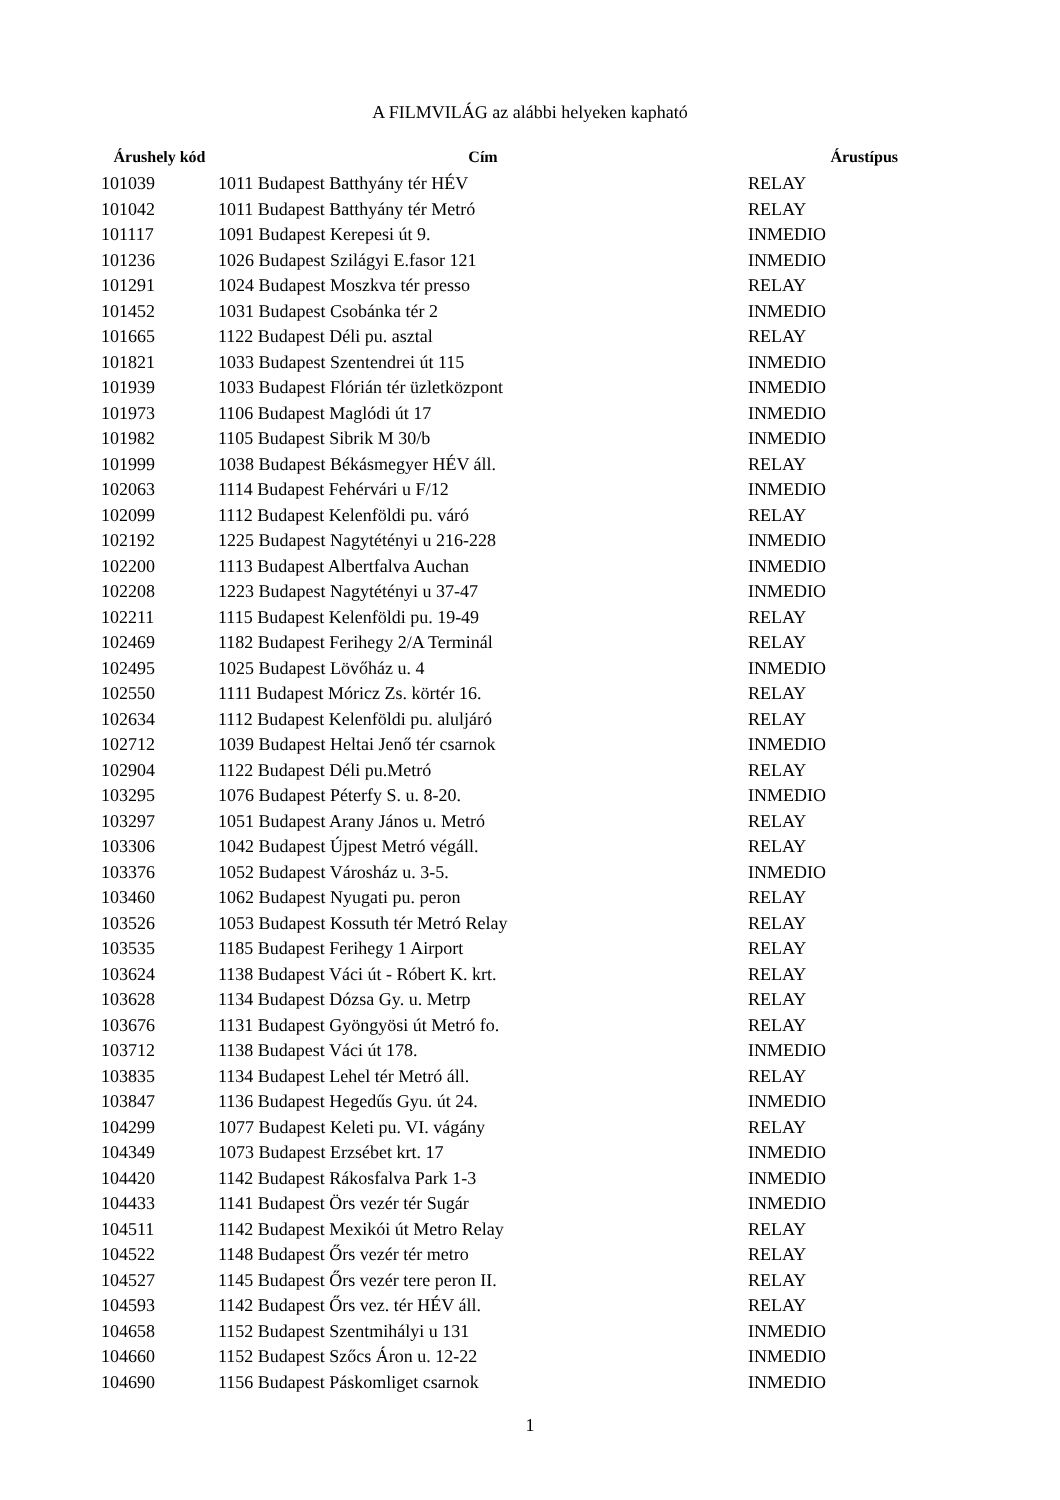A FILMVILÁG az alábbi helyeken kapható
| Árushely kód | Cím | Árustípus |
| --- | --- | --- |
| 101039 | 1011 Budapest Batthyány tér HÉV | RELAY |
| 101042 | 1011 Budapest Batthyány tér Metró | RELAY |
| 101117 | 1091 Budapest Kerepesi út 9. | INMEDIO |
| 101236 | 1026 Budapest Szilágyi E.fasor 121 | INMEDIO |
| 101291 | 1024 Budapest Moszkva tér presso | RELAY |
| 101452 | 1031 Budapest Csobánka tér 2 | INMEDIO |
| 101665 | 1122 Budapest Déli pu. asztal | RELAY |
| 101821 | 1033 Budapest Szentendrei út 115 | INMEDIO |
| 101939 | 1033 Budapest Flórián tér üzletközpont | INMEDIO |
| 101973 | 1106 Budapest Maglódi út 17 | INMEDIO |
| 101982 | 1105 Budapest Sibrik M 30/b | INMEDIO |
| 101999 | 1038 Budapest Békásmegyer HÉV áll. | RELAY |
| 102063 | 1114 Budapest Fehérvári u F/12 | INMEDIO |
| 102099 | 1112 Budapest Kelenföldi pu. váró | RELAY |
| 102192 | 1225 Budapest Nagytétényi u 216-228 | INMEDIO |
| 102200 | 1113 Budapest Albertfalva Auchan | INMEDIO |
| 102208 | 1223 Budapest Nagytétényi u 37-47 | INMEDIO |
| 102211 | 1115 Budapest Kelenföldi pu. 19-49 | RELAY |
| 102469 | 1182 Budapest Ferihegy 2/A Terminál | RELAY |
| 102495 | 1025 Budapest Lövőház u. 4 | INMEDIO |
| 102550 | 1111 Budapest Móricz Zs. körtér 16. | RELAY |
| 102634 | 1112 Budapest Kelenföldi pu. aluljáró | RELAY |
| 102712 | 1039 Budapest Heltai Jenő tér csarnok | INMEDIO |
| 102904 | 1122 Budapest Déli pu.Metró | RELAY |
| 103295 | 1076 Budapest Péterfy S. u. 8-20. | INMEDIO |
| 103297 | 1051 Budapest Arany János u. Metró | RELAY |
| 103306 | 1042 Budapest Újpest Metró végáll. | RELAY |
| 103376 | 1052 Budapest Városház u. 3-5. | INMEDIO |
| 103460 | 1062 Budapest Nyugati pu. peron | RELAY |
| 103526 | 1053 Budapest Kossuth tér Metró Relay | RELAY |
| 103535 | 1185 Budapest Ferihegy 1 Airport | RELAY |
| 103624 | 1138 Budapest Váci út - Róbert K. krt. | RELAY |
| 103628 | 1134 Budapest Dózsa Gy. u. Metrp | RELAY |
| 103676 | 1131 Budapest Gyöngyösi út Metró fo. | RELAY |
| 103712 | 1138 Budapest Váci út 178. | INMEDIO |
| 103835 | 1134 Budapest Lehel tér Metró áll. | RELAY |
| 103847 | 1136 Budapest Hegedűs Gyu. út 24. | INMEDIO |
| 104299 | 1077 Budapest Keleti pu. VI. vágány | RELAY |
| 104349 | 1073 Budapest Erzsébet krt. 17 | INMEDIO |
| 104420 | 1142 Budapest Rákosfalva Park 1-3 | INMEDIO |
| 104433 | 1141 Budapest Örs vezér tér Sugár | INMEDIO |
| 104511 | 1142 Budapest Mexikói út Metro Relay | RELAY |
| 104522 | 1148 Budapest Őrs vezér tér metro | RELAY |
| 104527 | 1145 Budapest Őrs vezér tere peron II. | RELAY |
| 104593 | 1142 Budapest Őrs vez. tér HÉV áll. | RELAY |
| 104658 | 1152 Budapest Szentmihályi u 131 | INMEDIO |
| 104660 | 1152 Budapest Szőcs Áron u. 12-22 | INMEDIO |
| 104690 | 1156 Budapest Páskomliget csarnok | INMEDIO |
1